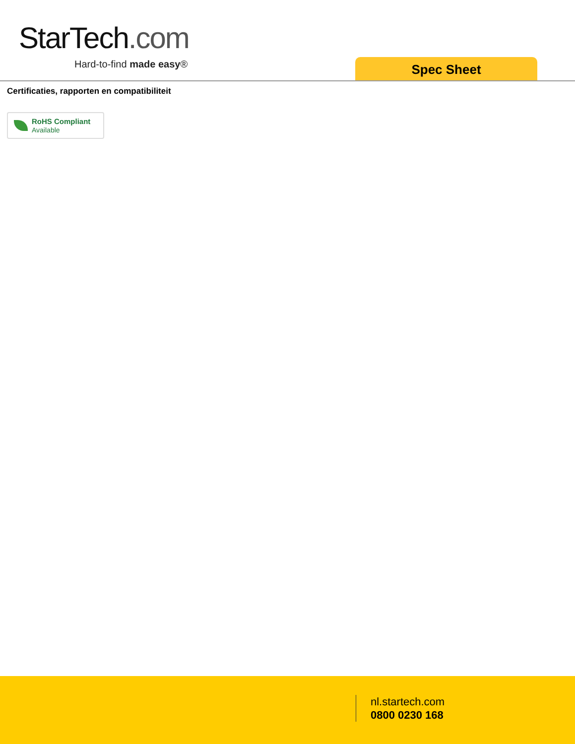StarTech.com
Hard-to-find made easy® Spec Sheet
Certificaties, rapporten en compatibiliteit
RoHS Compliant
Available
nl.startech.com
0800 0230 168